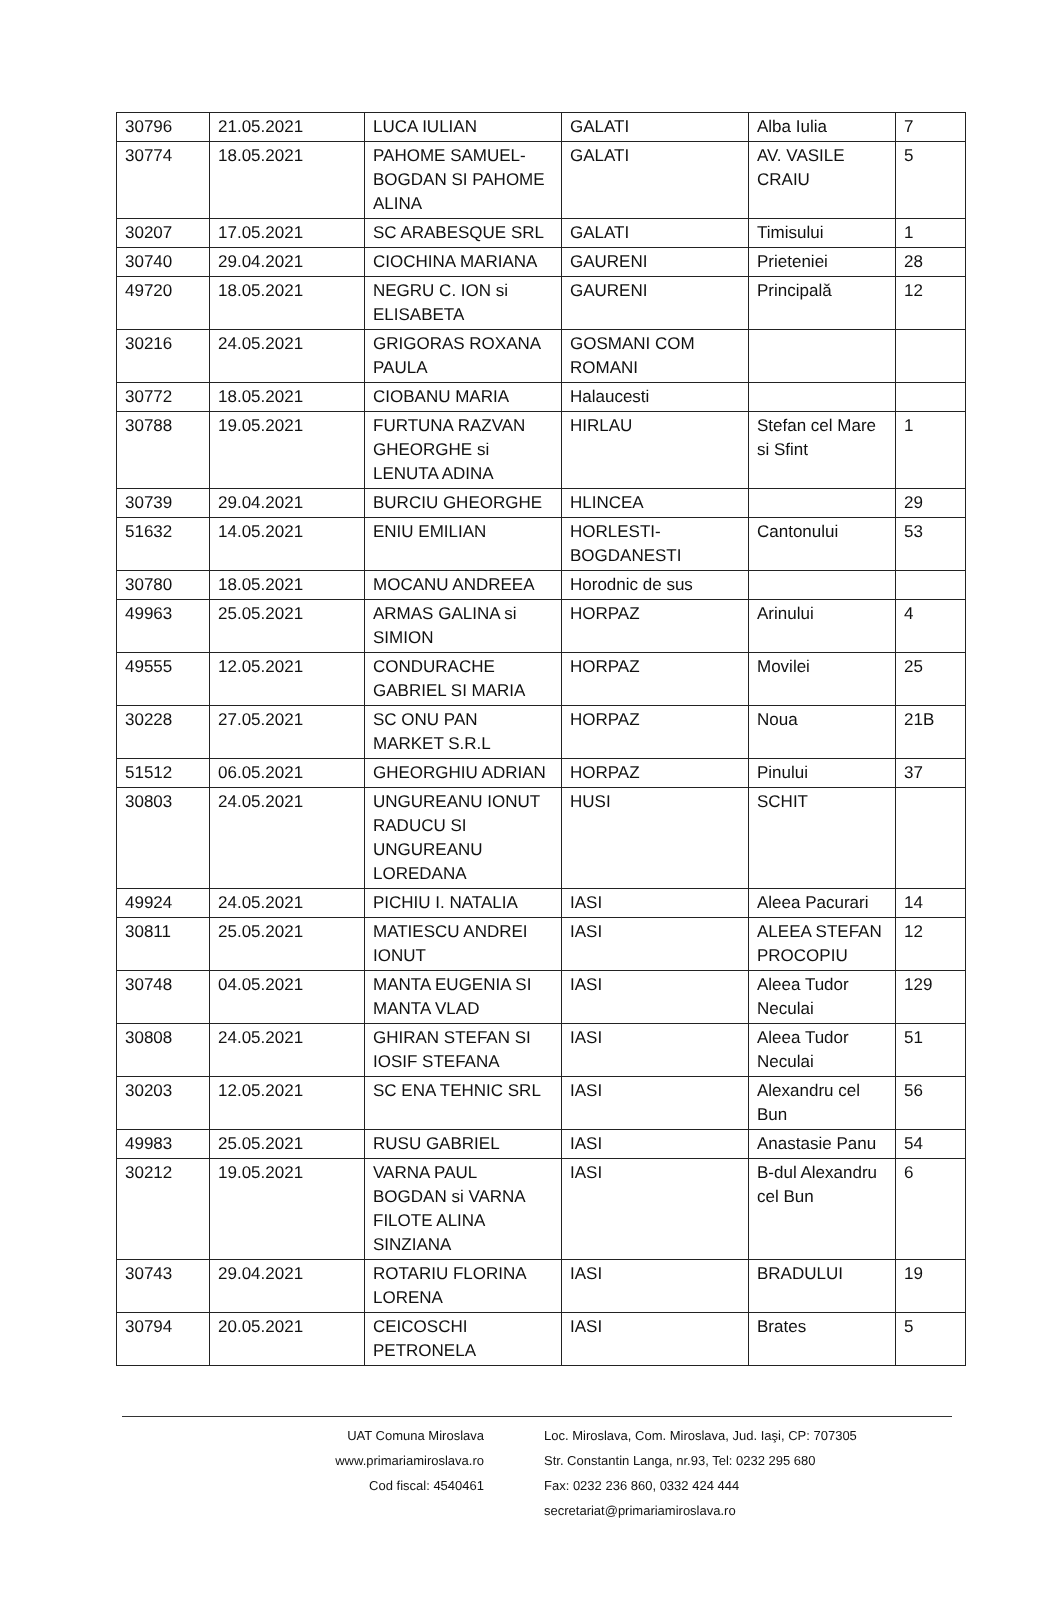| 30796 | 21.05.2021 | LUCA IULIAN | GALATI | Alba Iulia | 7 |
| 30774 | 18.05.2021 | PAHOME SAMUEL-BOGDAN SI PAHOME ALINA | GALATI | AV. VASILE CRAIU | 5 |
| 30207 | 17.05.2021 | SC ARABESQUE SRL | GALATI | Timisului | 1 |
| 30740 | 29.04.2021 | CIOCHINA MARIANA | GAURENI | Prieteniei | 28 |
| 49720 | 18.05.2021 | NEGRU C. ION si ELISABETA | GAURENI | Principală | 12 |
| 30216 | 24.05.2021 | GRIGORAS ROXANA PAULA | GOSMANI COM ROMANI | | |
| 30772 | 18.05.2021 | CIOBANU MARIA | Halaucesti | | |
| 30788 | 19.05.2021 | FURTUNA RAZVAN GHEORGHE si LENUTA ADINA | HIRLAU | Stefan cel Mare si Sfint | 1 |
| 30739 | 29.04.2021 | BURCIU GHEORGHE | HLINCEA | | 29 |
| 51632 | 14.05.2021 | ENIU EMILIAN | HORLESTI-BOGDANESTI | Cantonului | 53 |
| 30780 | 18.05.2021 | MOCANU ANDREEA | Horodnic de sus | | |
| 49963 | 25.05.2021 | ARMAS GALINA si SIMION | HORPAZ | Arinului | 4 |
| 49555 | 12.05.2021 | CONDURACHE GABRIEL SI MARIA | HORPAZ | Movilei | 25 |
| 30228 | 27.05.2021 | SC ONU PAN MARKET S.R.L | HORPAZ | Noua | 21B |
| 51512 | 06.05.2021 | GHEORGHIU ADRIAN | HORPAZ | Pinului | 37 |
| 30803 | 24.05.2021 | UNGUREANU IONUT RADUCU SI UNGUREANU LOREDANA | HUSI | SCHIT | |
| 49924 | 24.05.2021 | PICHIU I. NATALIA | IASI | Aleea Pacurari | 14 |
| 30811 | 25.05.2021 | MATIESCU ANDREI IONUT | IASI | ALEEA STEFAN PROCOPIU | 12 |
| 30748 | 04.05.2021 | MANTA EUGENIA SI MANTA VLAD | IASI | Aleea Tudor Neculai | 129 |
| 30808 | 24.05.2021 | GHIRAN STEFAN SI IOSIF STEFANA | IASI | Aleea Tudor Neculai | 51 |
| 30203 | 12.05.2021 | SC ENA TEHNIC SRL | IASI | Alexandru cel Bun | 56 |
| 49983 | 25.05.2021 | RUSU GABRIEL | IASI | Anastasie Panu | 54 |
| 30212 | 19.05.2021 | VARNA PAUL BOGDAN si VARNA FILOTE ALINA SINZIANA | IASI | B-dul Alexandru cel Bun | 6 |
| 30743 | 29.04.2021 | ROTARIU FLORINA LORENA | IASI | BRADULUI | 19 |
| 30794 | 20.05.2021 | CEICOSCHI PETRONELA | IASI | Brates | 5 |
UAT Comuna Miroslava
www.primariamiroslava.ro
Cod fiscal: 4540461
Loc. Miroslava, Com. Miroslava, Jud. Iaşi, CP: 707305
Str. Constantin Langa, nr.93, Tel: 0232 295 680
Fax: 0232 236 860, 0332 424 444
secretariat@primariamiroslava.ro